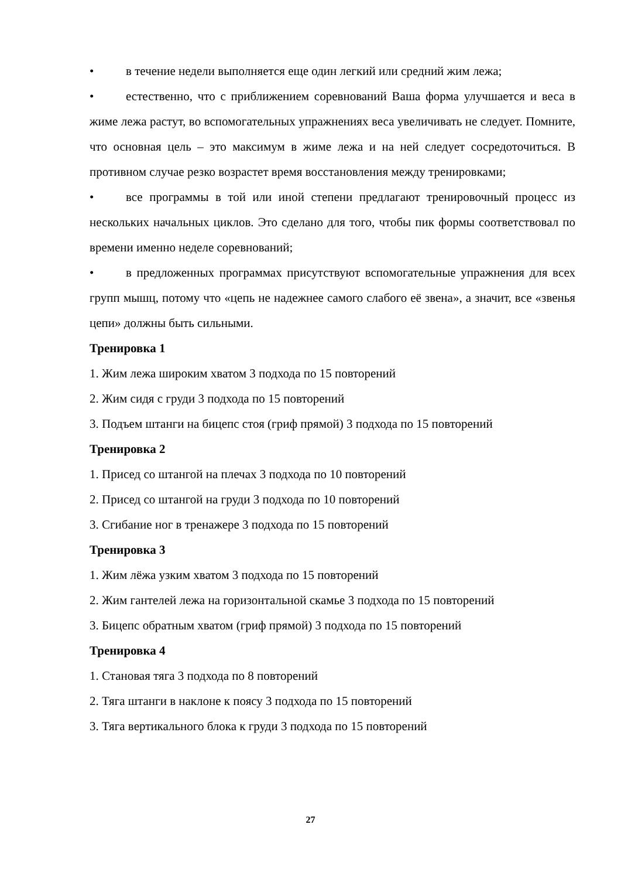• в течение недели выполняется еще один легкий или средний жим лежа;
• естественно, что с приближением соревнований Ваша форма улучшается и веса в жиме лежа растут, во вспомогательных упражнениях веса увеличивать не следует. Помните, что основная цель – это максимум в жиме лежа и на ней следует сосредоточиться. В противном случае резко возрастет время восстановления между тренировками;
• все программы в той или иной степени предлагают тренировочный процесс из нескольких начальных циклов. Это сделано для того, чтобы пик формы соответствовал по времени именно неделе соревнований;
• в предложенных программах присутствуют вспомогательные упражнения для всех групп мышц, потому что «цепь не надежнее самого слабого её звена», а значит, все «звенья цепи» должны быть сильными.
Тренировка 1
1. Жим лежа широким хватом 3 подхода по 15 повторений
2. Жим сидя с груди 3 подхода по 15 повторений
3. Подъем штанги на бицепс стоя (гриф прямой) 3 подхода по 15 повторений
Тренировка 2
1. Присед со штангой на плечах 3 подхода по 10 повторений
2. Присед со штангой на груди 3 подхода по 10 повторений
3. Сгибание ног в тренажере 3 подхода по 15 повторений
Тренировка 3
1. Жим лёжа узким хватом 3 подхода по 15 повторений
2. Жим гантелей лежа на горизонтальной скамье 3 подхода по 15 повторений
3. Бицепс обратным хватом (гриф прямой) 3 подхода по 15 повторений
Тренировка 4
1. Становая тяга 3 подхода по 8 повторений
2. Тяга штанги в наклоне к поясу 3 подхода по 15 повторений
3. Тяга вертикального блока к груди 3 подхода по 15 повторений
27